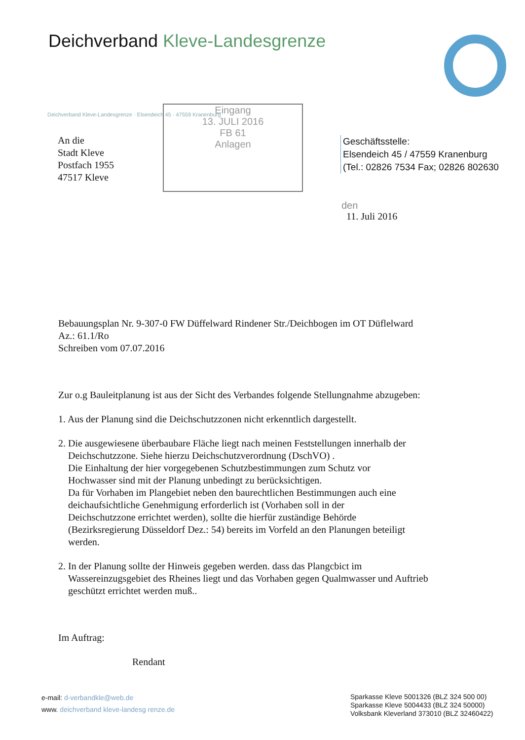Deichverband Kleve-Landesgrenze
Deichverband Kleve-Landesgrenze · Elsendeich 45 · 47559 Kranenburg
Eingang
13. JULI 2016
FB 61
Anlagen
An die
Stadt Kleve
Postfach 1955
47517 Kleve
Geschäftsstelle:
Elsendeich 45 / 47559 Kranenburg
(Tel.: 02826 7534 Fax; 02826 802630
den
11. Juli 2016
Bebauungsplan Nr. 9-307-0 FW Düffelward Rindener Str./Deichbogen im OT Düflelward
Az.: 61.1/Ro
Schreiben vom 07.07.2016
Zur o.g Bauleitplanung ist aus der Sicht des Verbandes folgende Stellungnahme abzugeben:
1. Aus der Planung sind die Deichschutzzonen nicht erkenntlich dargestellt.
2. Die ausgewiesene überbaubare Fläche liegt nach meinen Feststellungen innerhalb der
Deichschutzzone. Siehe hierzu Deichschutzverordnung (DschVO) .
Die Einhaltung der hier vorgegebenen Schutzbestimmungen zum Schutz vor
Hochwasser sind mit der Planung unbedingt zu berücksichtigen.
Da für Vorhaben im Plangebiet neben den baurechtlichen Bestimmungen auch eine
deichaufsichtliche Genehmigung erforderlich ist (Vorhaben soll in der
Deichschutzzone errichtet werden), sollte die hierfür zuständige Behörde
(Bezirksregierung Düsseldorf Dez.: 54) bereits im Vorfeld an den Planungen beteiligt
werden.
2. In der Planung sollte der Hinweis gegeben werden. dass das Plangcbict im
Wassereinzugsgebiet des Rheines liegt und das Vorhaben gegen Qualmwasser und Auftrieb
geschützt errichtet werden muß..
Im Auftrag:
Rendant
e-mail: d-verbandkle@web.de
www. deichverband kleve-landesg renze.de
Sparkasse Kleve 5001326 (BLZ 324 500 00)
Sparkasse Kleve 5004433 (BLZ 324 50000)
Volksbank Kleverland 373010 (BLZ 32460422)